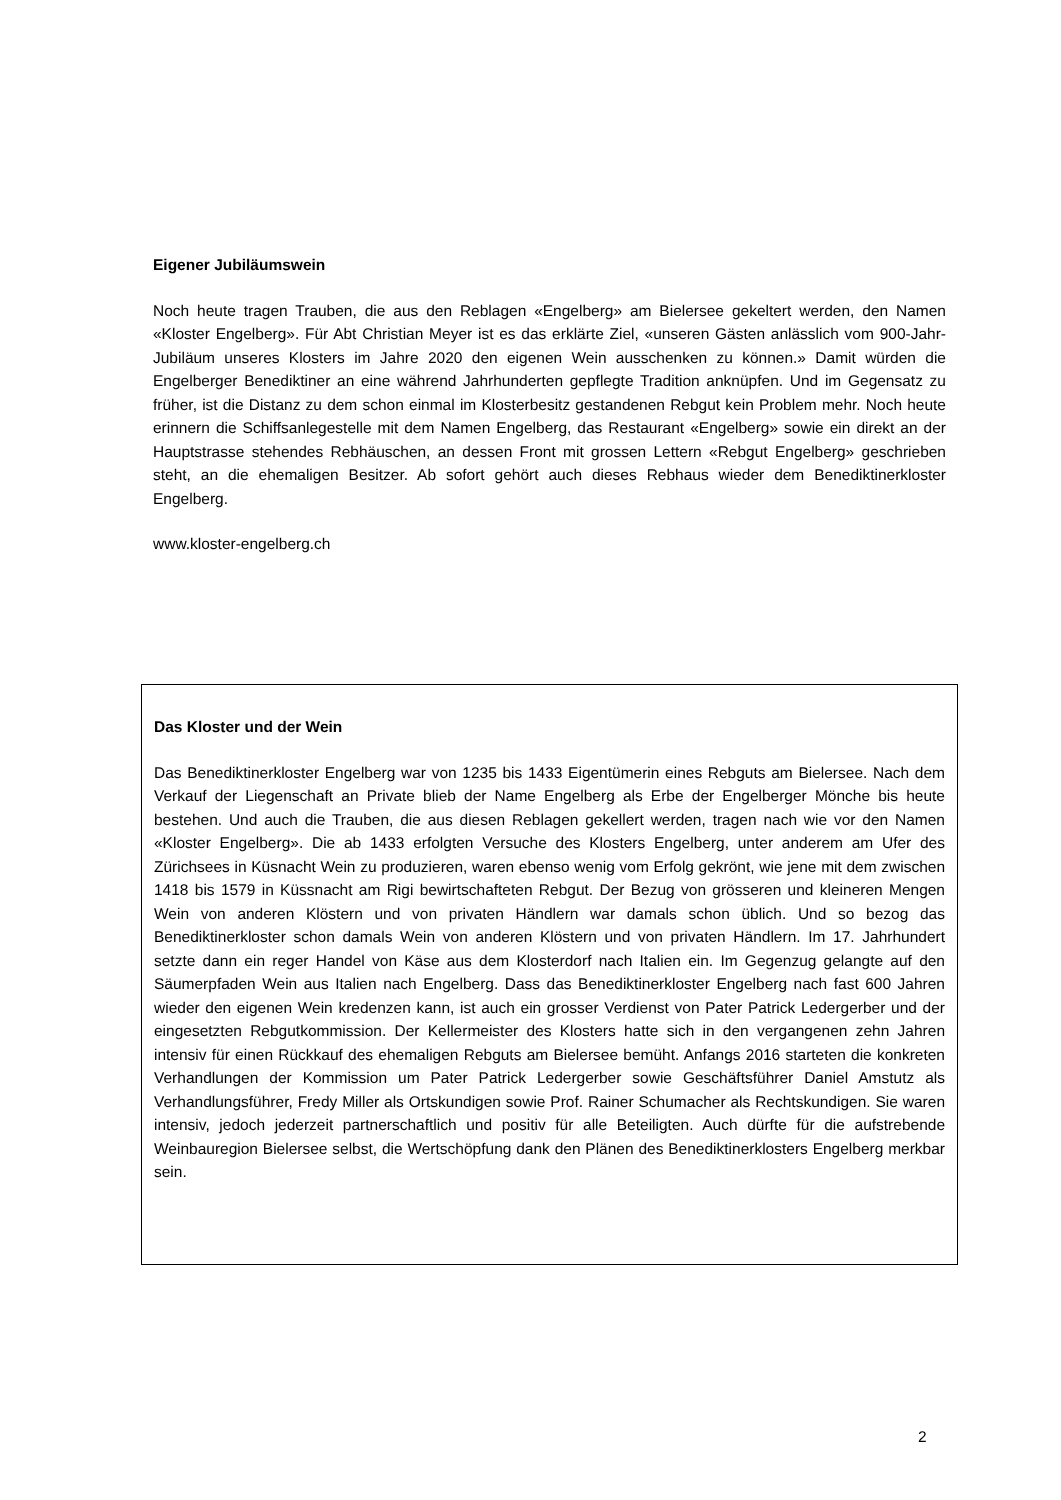Eigener Jubiläumswein
Noch heute tragen Trauben, die aus den Reblagen «Engelberg» am Bielersee gekeltert werden, den Namen «Kloster Engelberg». Für Abt Christian Meyer ist es das erklärte Ziel, «unseren Gästen anlässlich vom 900-Jahr-Jubiläum unseres Klosters im Jahre 2020 den eigenen Wein ausschenken zu können.» Damit würden die Engelberger Benediktiner an eine während Jahrhunderten gepflegte Tradition anknüpfen. Und im Gegensatz zu früher, ist die Distanz zu dem schon einmal im Klosterbesitz gestandenen Rebgut kein Problem mehr. Noch heute erinnern die Schiffsanlegestelle mit dem Namen Engelberg, das Restaurant «Engelberg» sowie ein direkt an der Hauptstrasse stehendes Rebhäuschen, an dessen Front mit grossen Lettern «Rebgut Engelberg» geschrieben steht, an die ehemaligen Besitzer. Ab sofort gehört auch dieses Rebhaus wieder dem Benediktinerkloster Engelberg.
www.kloster-engelberg.ch
Das Kloster und der Wein
Das Benediktinerkloster Engelberg war von 1235 bis 1433 Eigentümerin eines Rebguts am Bielersee. Nach dem Verkauf der Liegenschaft an Private blieb der Name Engelberg als Erbe der Engelberger Mönche bis heute bestehen. Und auch die Trauben, die aus diesen Reblagen gekellert werden, tragen nach wie vor den Namen «Kloster Engelberg». Die ab 1433 erfolgten Versuche des Klosters Engelberg, unter anderem am Ufer des Zürichsees in Küsnacht Wein zu produzieren, waren ebenso wenig vom Erfolg gekrönt, wie jene mit dem zwischen 1418 bis 1579 in Küssnacht am Rigi bewirtschafteten Rebgut. Der Bezug von grösseren und kleineren Mengen Wein von anderen Klöstern und von privaten Händlern war damals schon üblich. Und so bezog das Benediktinerkloster schon damals Wein von anderen Klöstern und von privaten Händlern. Im 17. Jahrhundert setzte dann ein reger Handel von Käse aus dem Klosterdorf nach Italien ein. Im Gegenzug gelangte auf den Säumerpfaden Wein aus Italien nach Engelberg. Dass das Benediktinerkloster Engelberg nach fast 600 Jahren wieder den eigenen Wein kredenzen kann, ist auch ein grosser Verdienst von Pater Patrick Ledergerber und der eingesetzten Rebgutkommission. Der Kellermeister des Klosters hatte sich in den vergangenen zehn Jahren intensiv für einen Rückkauf des ehemaligen Rebguts am Bielersee bemüht. Anfangs 2016 starteten die konkreten Verhandlungen der Kommission um Pater Patrick Ledergerber sowie Geschäftsführer Daniel Amstutz als Verhandlungsführer, Fredy Miller als Ortskundigen sowie Prof. Rainer Schumacher als Rechtskundigen. Sie waren intensiv, jedoch jederzeit partnerschaftlich und positiv für alle Beteiligten. Auch dürfte für die aufstrebende Weinbauregion Bielersee selbst, die Wertschöpfung dank den Plänen des Benediktinerklosters Engelberg merkbar sein.
2